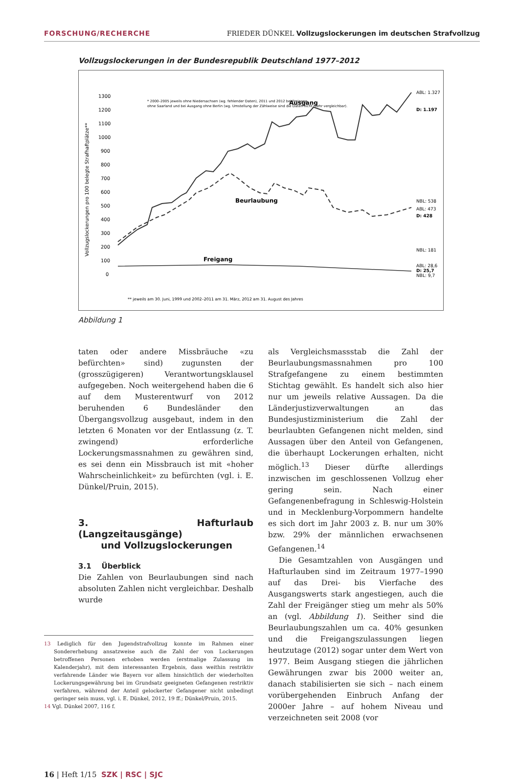FORSCHUNG/RECHERCHE FRIEDER DÜNKEL Vollzugslockerungen im deutschen Strafvollzug
Vollzugslockerungen in der Bundesrepublik Deutschland 1977–2012
Vollzugslockerungen pro 100 belegte Strafhaftplätze**
1300
1200
1100
1000
900
800
700
600
500
400
300
200
100
0
* 2000–2005 jeweils ohne Niedersachsen (wg. fehlender Daten), 2011 und 2012 bei Freigang
ohne Saarland und bei Ausgang ohne Berlin (wg. Umstellung der Zählweise sind die Daten nicht mehr vergleichbar).
Ausgang
Beurlaubung
Freigang
ABL: 1.327
D: 1.197
NBL: 538
ABL: 473
D: 428
NBL: 181
ABL: 28,6
D: 25,7
NBL: 9,7
** jeweils am 30. Juni, 1999 und 2002–2011 am 31. März, 2012 am 31. August des Jahres
Abbildung 1
taten oder andere Missbräuche «zu befürchten» sind) zugunsten der (grosszügigeren) Verantwortungsklausel aufgegeben. Noch weitergehend haben die 6 auf dem Musterentwurf von 2012 beruhenden 6 Bundesländer den Übergangsvollzug ausgebaut, indem in den letzten 6 Monaten vor der Entlassung (z. T. zwingend) erforderliche Lockerungsmassnahmen zu gewähren sind, es sei denn ein Missbrauch ist mit «hoher Wahrscheinlichkeit» zu befürchten (vgl. i. E. Dünkel/Pruin, 2015).
3. Hafturlaub (Langzeitausgänge)
und Vollzugslockerungen
3.1 Überblick
Die Zahlen von Beurlaubungen sind nach absoluten Zahlen nicht vergleichbar. Deshalb wurde
13 Lediglich für den Jugendstrafvollzug konnte im Rahmen einer Sondererhebung ansatzweise auch die Zahl der von Lockerungen betroffenen Personen erhoben werden (erstmalige Zulassung im Kalenderjahr), mit dem interessanten Ergebnis, dass weithin restriktiv verfahrende Länder wie Bayern vor allem hinsichtlich der wiederholten Lockerungsgewährung bei im Grundsatz geeigneten Gefangenen restriktiv verfahren, während der Anteil gelockerter Gefangener nicht unbedingt geringer sein muss, vgl. i. E. Dünkel, 2012, 19 ff.; Dünkel/Pruin, 2015.
14 Vgl. Dünkel 2007, 116 f.
als Vergleichsmassstab die Zahl der Beurlaubungsmassnahmen pro 100 Strafgefangene zu einem bestimmten Stichtag gewählt. Es handelt sich also hier nur um jeweils relative Aussagen. Da die Länderjustizverwaltungen an das Bundesjustizministerium die Zahl der beurlaubten Gefangenen nicht melden, sind Aussagen über den Anteil von Gefangenen, die überhaupt Lockerungen erhalten, nicht möglich.<sup>13</sup> Dieser dürfte allerdings inzwischen im geschlossenen Vollzug eher gering sein. Nach einer Gefangenenbefragung in Schleswig-Holstein und in Mecklenburg-Vorpommern handelte es sich dort im Jahr 2003 z. B. nur um 30% bzw. 29% der männlichen erwachsenen Gefangenen.<sup>14</sup>
Die Gesamtzahlen von Ausgängen und Hafturlauben sind im Zeitraum 1977–1990 auf das Drei- bis Vierfache des Ausgangswerts stark angestiegen, auch die Zahl der Freigänger stieg um mehr als 50% an (vgl. Abbildung 1). Seither sind die Beurlaubungszahlen um ca. 40% gesunken und die Freigangszulassungen liegen heutzutage (2012) sogar unter dem Wert von 1977. Beim Ausgang stiegen die jährlichen Gewährungen zwar bis 2000 weiter an, danach stabilisierten sie sich – nach einem vorübergehenden Einbruch Anfang der 2000er Jahre – auf hohem Niveau und verzeichneten seit 2008 (vor
16 | Heft 1/15 SZK | RSC | SJC